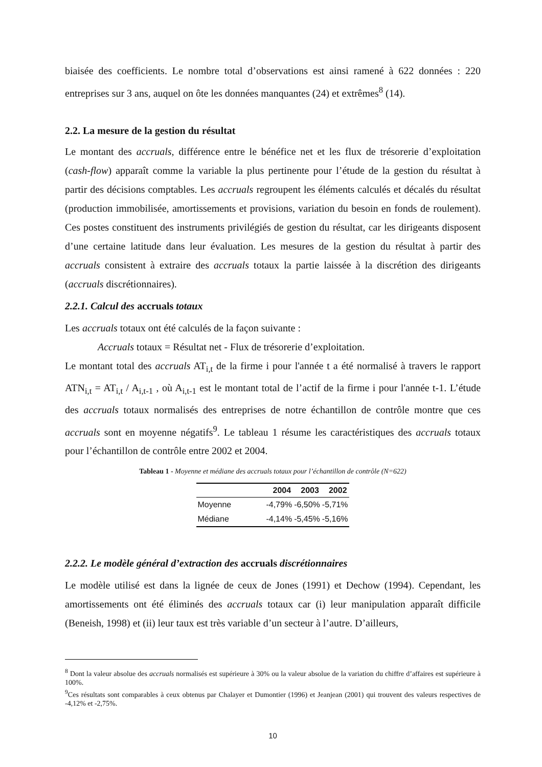biaisée des coefficients. Le nombre total d’observations est ainsi ramené à 622 données : 220 entreprises sur 3 ans, auquel on ôte les données manquantes (24) et extrêmes<sup>8</sup> (14).
2.2. La mesure de la gestion du résultat
Le montant des accruals, différence entre le bénéfice net et les flux de trésorerie d’exploitation (cash-flow) apparaît comme la variable la plus pertinente pour l’étude de la gestion du résultat à partir des décisions comptables. Les accruals regroupent les éléments calculés et décalés du résultat (production immobilisée, amortissements et provisions, variation du besoin en fonds de roulement). Ces postes constituent des instruments privilégiés de gestion du résultat, car les dirigeants disposent d’une certaine latitude dans leur évaluation. Les mesures de la gestion du résultat à partir des accruals consistent à extraire des accruals totaux la partie laissée à la discrétion des dirigeants (accruals discrétionnaires).
2.2.1. Calcul des accruals totaux
Les accruals totaux ont été calculés de la façon suivante :
Accruals totaux = Résultat net - Flux de trésorerie d’exploitation.
Le montant total des accruals AT<sub>i,t</sub> de la firme i pour l'année t a été normalisé à travers le rapport ATN<sub>i,t</sub> = AT<sub>i,t</sub> / A<sub>i,t-1</sub> , où A<sub>i,t-1</sub> est le montant total de l’actif de la firme i pour l'année t-1. L’étude des accruals totaux normalisés des entreprises de notre échantillon de contrôle montre que ces accruals sont en moyenne négatifs<sup>9</sup>. Le tableau 1 résume les caractéristiques des accruals totaux pour l’échantillon de contrôle entre 2002 et 2004.
Tableau 1 - Moyenne et médiane des accruals totaux pour l’échantillon de contrôle (N=622)
| | 2004 | 2003 | 2002 |
| --- | --- | --- | --- |
| Moyenne | -4,79% | -6,50% | -5,71% |
| Médiane | -4,14% | -5,45% | -5,16% |
2.2.2. Le modèle général d’extraction des accruals discrétionnaires
Le modèle utilisé est dans la lignée de ceux de Jones (1991) et Dechow (1994). Cependant, les amortissements ont été éliminés des accruals totaux car (i) leur manipulation apparaît difficile (Beneish, 1998) et (ii) leur taux est très variable d’un secteur à l’autre. D’ailleurs,
<sup>8</sup> Dont la valeur absolue des accruals normalisés est supérieure à 30% ou la valeur absolue de la variation du chiffre d’affaires est supérieure à 100%.
<sup>9</sup> Ces résultats sont comparables à ceux obtenus par Chalayer et Dumontier (1996) et Jeanjean (2001) qui trouvent des valeurs respectives de -4,12% et -2,75%.
10